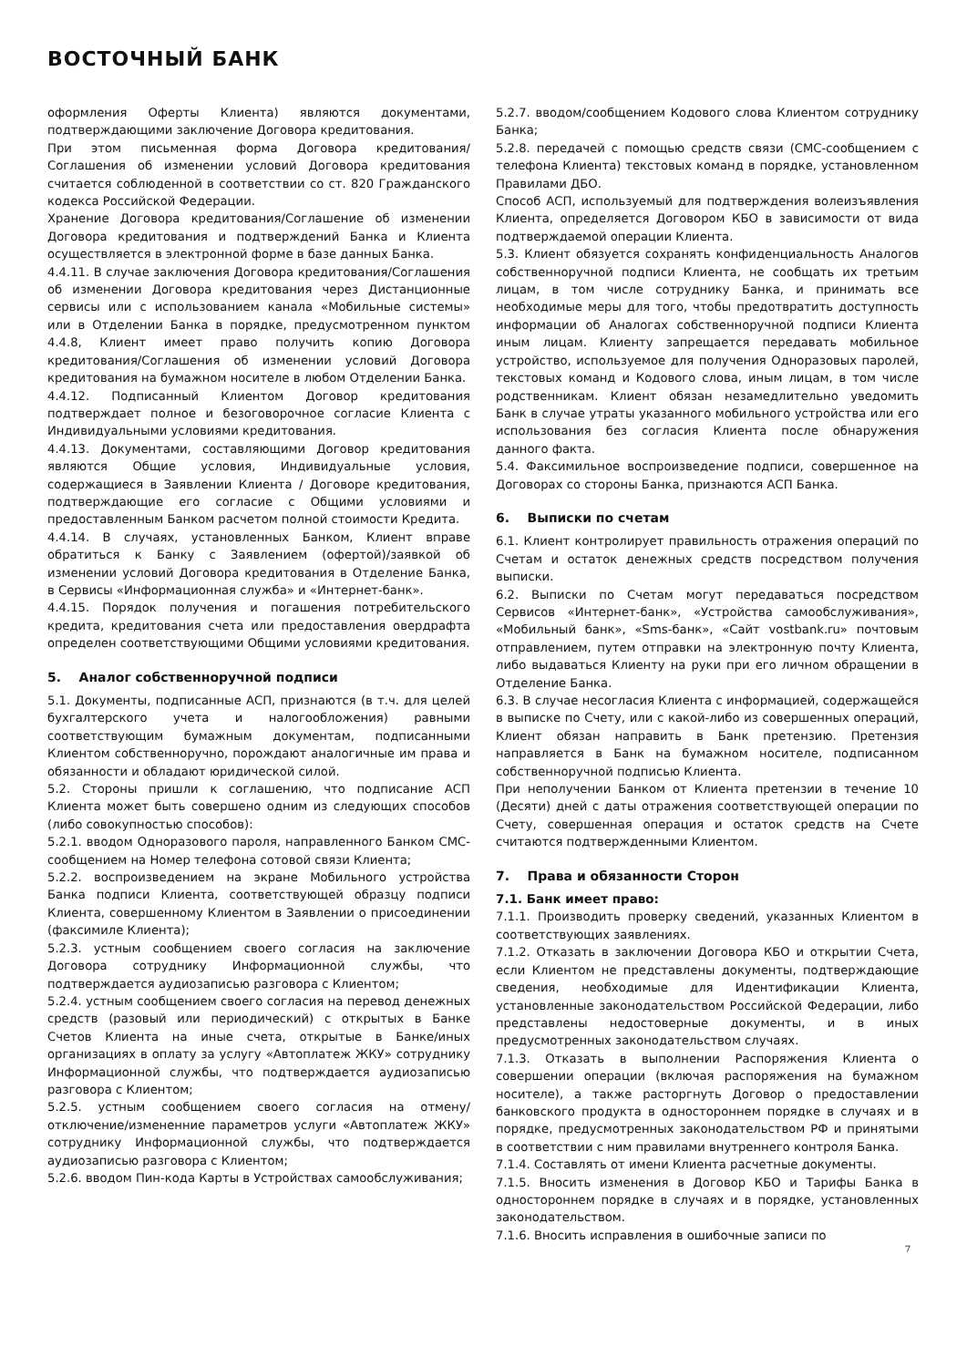ВОСТОЧНЫЙ БАНК
оформления Оферты Клиента) являются документами, подтверждающими заключение Договора кредитования.
При этом письменная форма Договора кредитования/Соглашения об изменении условий Договора кредитования считается соблюденной в соответствии со ст. 820 Гражданского кодекса Российской Федерации.
Хранение Договора кредитования/Соглашение об изменении Договора кредитования и подтверждений Банка и Клиента осуществляется в электронной форме в базе данных Банка.
4.4.11. В случае заключения Договора кредитования/Соглашения об изменении Договора кредитования через Дистанционные сервисы или с использованием канала «Мобильные системы» или в Отделении Банка в порядке, предусмотренном пунктом 4.4.8, Клиент имеет право получить копию Договора кредитования/Соглашения об изменении условий Договора кредитования на бумажном носителе в любом Отделении Банка.
4.4.12. Подписанный Клиентом Договор кредитования подтверждает полное и безоговорочное согласие Клиента с Индивидуальными условиями кредитования.
4.4.13. Документами, составляющими Договор кредитования являются Общие условия, Индивидуальные условия, содержащиеся в Заявлении Клиента / Договоре кредитования, подтверждающие его согласие с Общими условиями и предоставленным Банком расчетом полной стоимости Кредита.
4.4.14. В случаях, установленных Банком, Клиент вправе обратиться к Банку с Заявлением (офертой)/заявкой об изменении условий Договора кредитования в Отделение Банка, в Сервисы «Информационная служба» и «Интернет-банк».
4.4.15. Порядок получения и погашения потребительского кредита, кредитования счета или предоставления овердрафта определен соответствующими Общими условиями кредитования.
5. Аналог собственноручной подписи
5.1. Документы, подписанные АСП, признаются (в т.ч. для целей бухгалтерского учета и налогообложения) равными соответствующим бумажным документам, подписанными Клиентом собственноручно, порождают аналогичные им права и обязанности и обладают юридической силой.
5.2. Стороны пришли к соглашению, что подписание АСП Клиента может быть совершено одним из следующих способов (либо совокупностью способов):
5.2.1. вводом Одноразового пароля, направленного Банком СМС-сообщением на Номер телефона сотовой связи Клиента;
5.2.2. воспроизведением на экране Мобильного устройства Банка подписи Клиента, соответствующей образцу подписи Клиента, совершенному Клиентом в Заявлении о присоединении (факсимиле Клиента);
5.2.3. устным сообщением своего согласия на заключение Договора сотруднику Информационной службы, что подтверждается аудиозаписью разговора с Клиентом;
5.2.4. устным сообщением своего согласия на перевод денежных средств (разовый или периодический) с открытых в Банке Счетов Клиента на иные счета, открытые в Банке/иных организациях в оплату за услугу «Автоплатеж ЖКУ» сотруднику Информационной службы, что подтверждается аудиозаписью разговора с Клиентом;
5.2.5. устным сообщением своего согласия на отмену/отключение/измененние параметров услуги «Автоплатеж ЖКУ» сотруднику Информационной службы, что подтверждается аудиозаписью разговора с Клиентом;
5.2.6. вводом Пин-кода Карты в Устройствах самообслуживания;
5.2.7. вводом/сообщением Кодового слова Клиентом сотруднику Банка;
5.2.8. передачей с помощью средств связи (СМС-сообщением с телефона Клиента) текстовых команд в порядке, установленном Правилами ДБО.
Способ АСП, используемый для подтверждения волеизъявления Клиента, определяется Договором КБО в зависимости от вида подтверждаемой операции Клиента.
5.3. Клиент обязуется сохранять конфиденциальность Аналогов собственноручной подписи Клиента, не сообщать их третьим лицам, в том числе сотруднику Банка, и принимать все необходимые меры для того, чтобы предотвратить доступность информации об Аналогах собственноручной подписи Клиента иным лицам. Клиенту запрещается передавать мобильное устройство, используемое для получения Одноразовых паролей, текстовых команд и Кодового слова, иным лицам, в том числе родственникам. Клиент обязан незамедлительно уведомить Банк в случае утраты указанного мобильного устройства или его использования без согласия Клиента после обнаружения данного факта.
5.4. Факсимильное воспроизведение подписи, совершенное на Договорах со стороны Банка, признаются АСП Банка.
6. Выписки по счетам
6.1. Клиент контролирует правильность отражения операций по Счетам и остаток денежных средств посредством получения выписки.
6.2. Выписки по Счетам могут передаваться посредством Сервисов «Интернет-банк», «Устройства самообслуживания», «Мобильный банк», «Sms-банк», «Сайт vostbank.ru» почтовым отправлением, путем отправки на электронную почту Клиента, либо выдаваться Клиенту на руки при его личном обращении в Отделение Банка.
6.3. В случае несогласия Клиента с информацией, содержащейся в выписке по Счету, или с какой-либо из совершенных операций, Клиент обязан направить в Банк претензию. Претензия направляется в Банк на бумажном носителе, подписанном собственноручной подписью Клиента.
При неполучении Банком от Клиента претензии в течение 10 (Десяти) дней с даты отражения соответствующей операции по Счету, совершенная операция и остаток средств на Счете считаются подтвержденными Клиентом.
7. Права и обязанности Сторон
7.1. Банк имеет право:
7.1.1. Производить проверку сведений, указанных Клиентом в соответствующих заявлениях.
7.1.2. Отказать в заключении Договора КБО и открытии Счета, если Клиентом не представлены документы, подтверждающие сведения, необходимые для Идентификации Клиента, установленные законодательством Российской Федерации, либо представлены недостоверные документы, и в иных предусмотренных законодательством случаях.
7.1.3. Отказать в выполнении Распоряжения Клиента о совершении операции (включая распоряжения на бумажном носителе), а также расторгнуть Договор о предоставлении банковского продукта в одностороннем порядке в случаях и в порядке, предусмотренных законодательством РФ и принятыми в соответствии с ним правилами внутреннего контроля Банка.
7.1.4. Составлять от имени Клиента расчетные документы.
7.1.5. Вносить изменения в Договор КБО и Тарифы Банка в одностороннем порядке в случаях и в порядке, установленных законодательством.
7.1.6. Вносить исправления в ошибочные записи по
7